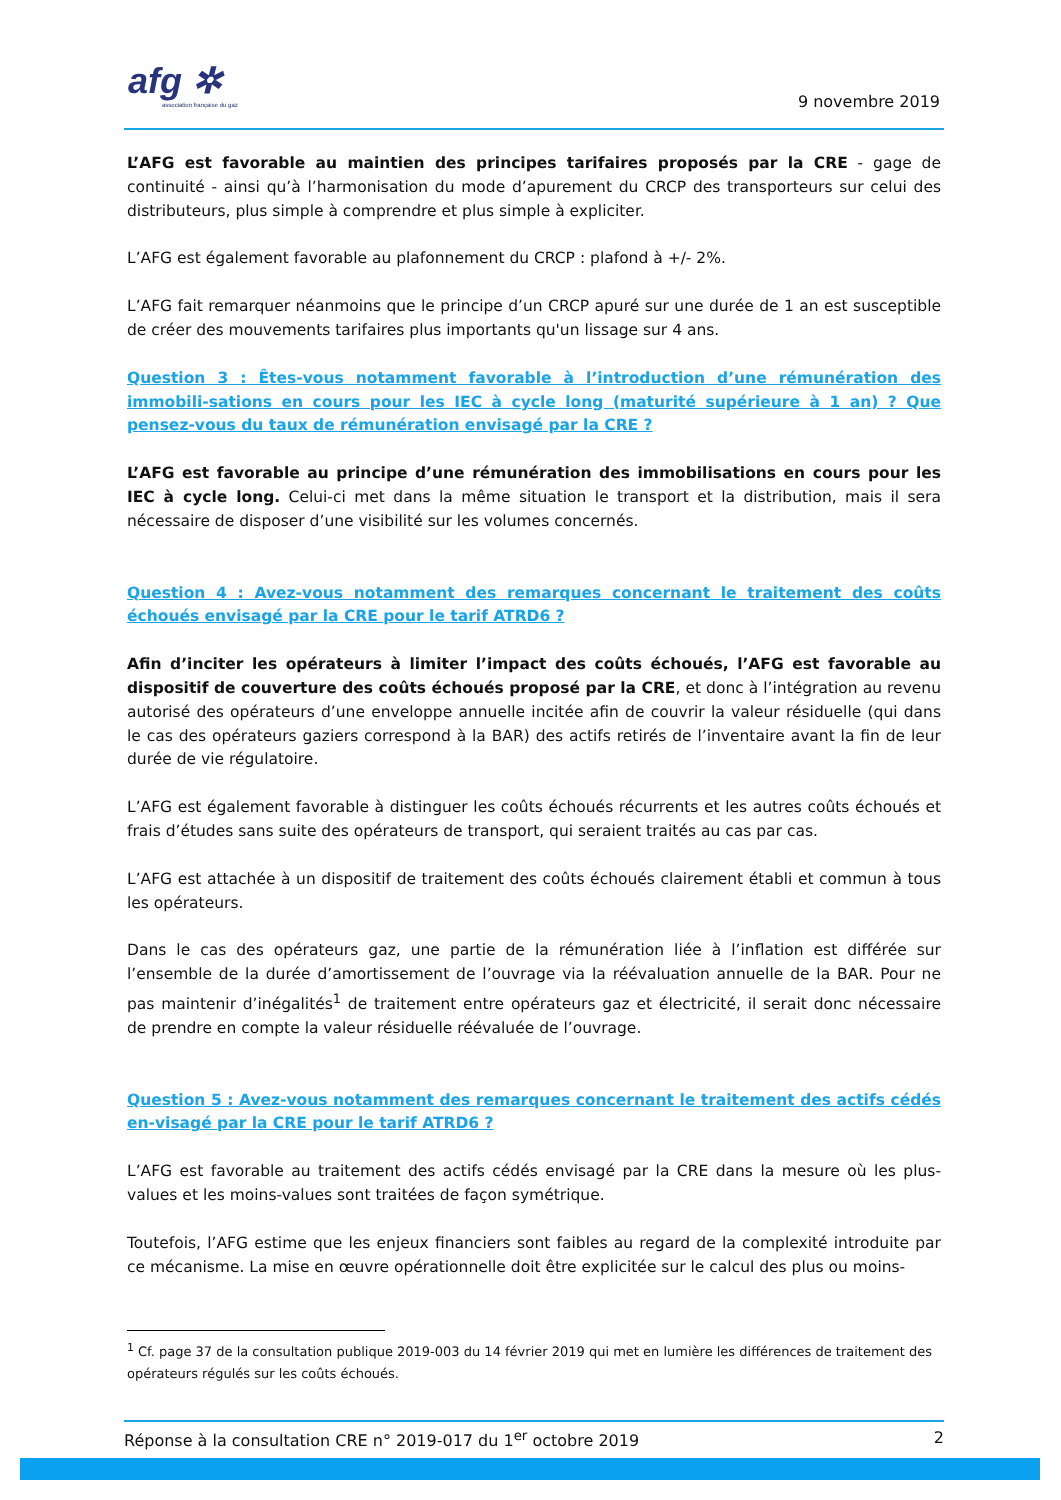afg ✲
association française du gaz
9 novembre 2019
L’AFG est favorable au maintien des principes tarifaires proposés par la CRE - gage de continuité - ainsi qu’à l’harmonisation du mode d’apurement du CRCP des transporteurs sur celui des distributeurs, plus simple à comprendre et plus simple à expliciter.
L’AFG est également favorable au plafonnement du CRCP : plafond à +/- 2%.
L’AFG fait remarquer néanmoins que le principe d’un CRCP apuré sur une durée de 1 an est susceptible de créer des mouvements tarifaires plus importants qu'un lissage sur 4 ans.
Question 3 : Êtes-vous notamment favorable à l’introduction d’une rémunération des immobili-sations en cours pour les IEC à cycle long (maturité supérieure à 1 an) ? Que pensez-vous du taux de rémunération envisagé par la CRE ?
L’AFG est favorable au principe d’une rémunération des immobilisations en cours pour les IEC à cycle long. Celui-ci met dans la même situation le transport et la distribution, mais il sera nécessaire de disposer d’une visibilité sur les volumes concernés.
Question 4 : Avez-vous notamment des remarques concernant le traitement des coûts échoués envisagé par la CRE pour le tarif ATRD6 ?
Afin d’inciter les opérateurs à limiter l’impact des coûts échoués, l’AFG est favorable au dispositif de couverture des coûts échoués proposé par la CRE, et donc à l’intégration au revenu autorisé des opérateurs d’une enveloppe annuelle incitée afin de couvrir la valeur résiduelle (qui dans le cas des opérateurs gaziers correspond à la BAR) des actifs retirés de l’inventaire avant la fin de leur durée de vie régulatoire.
L’AFG est également favorable à distinguer les coûts échoués récurrents et les autres coûts échoués et frais d’études sans suite des opérateurs de transport, qui seraient traités au cas par cas.
L’AFG est attachée à un dispositif de traitement des coûts échoués clairement établi et commun à tous les opérateurs.
Dans le cas des opérateurs gaz, une partie de la rémunération liée à l’inflation est différée sur l’ensemble de la durée d’amortissement de l’ouvrage via la réévaluation annuelle de la BAR. Pour ne pas maintenir d’inégalités<sup>1</sup> de traitement entre opérateurs gaz et électricité, il serait donc nécessaire de prendre en compte la valeur résiduelle réévaluée de l’ouvrage.
Question 5 : Avez-vous notamment des remarques concernant le traitement des actifs cédés en-visagé par la CRE pour le tarif ATRD6 ?
L’AFG est favorable au traitement des actifs cédés envisagé par la CRE dans la mesure où les plus-values et les moins-values sont traitées de façon symétrique.
Toutefois, l’AFG estime que les enjeux financiers sont faibles au regard de la complexité introduite par ce mécanisme. La mise en œuvre opérationnelle doit être explicitée sur le calcul des plus ou moins-
<sup>1</sup> Cf. page 37 de la consultation publique 2019-003 du 14 février 2019 qui met en lumière les différences de traitement des opérateurs régulés sur les coûts échoués.
Réponse à la consultation CRE n° 2019-017 du 1<sup>er</sup> octobre 2019 2